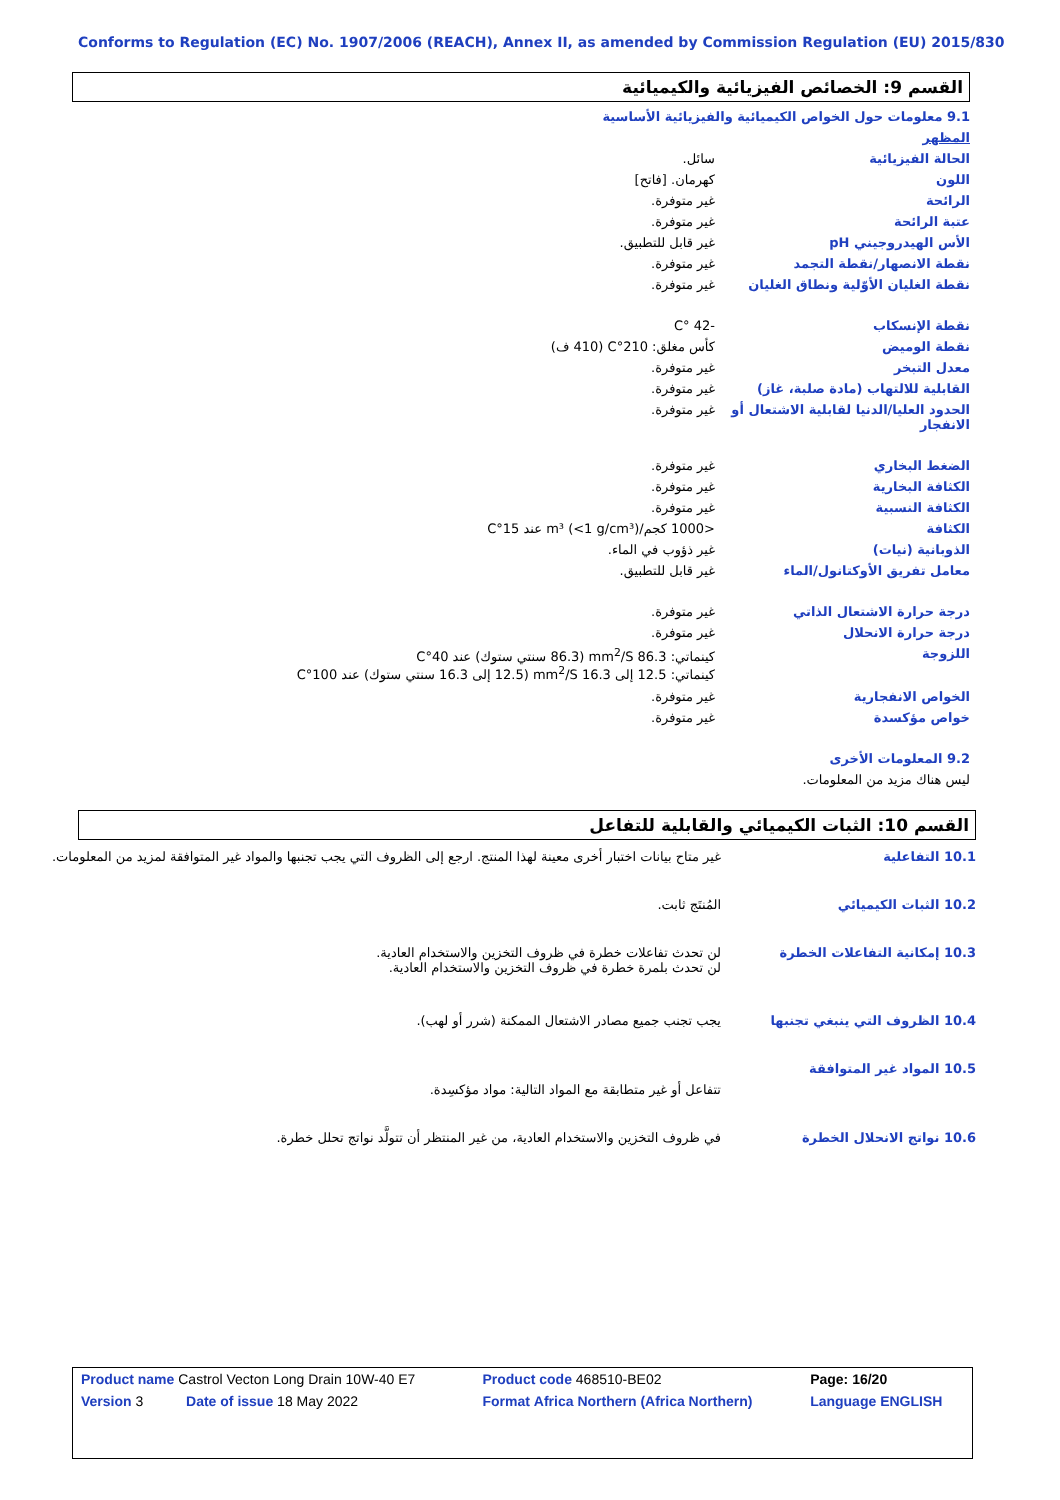Conforms to Regulation (EC) No. 1907/2006 (REACH), Annex II, as amended by Commission Regulation (EU) 2015/830
القسم 9: الخصائص الفيزيائية والكيميائية
| 9.1 معلومات حول الخواص الكيميائية والفيزيائية الأساسية | |
| المظهر | |
| الحالة الفيزيائية | سائل. |
| اللون | كهرمان. [فاتح] |
| الرائحة | غير متوفرة. |
| عتبة الرائحة | غير متوفرة. |
| الأس الهيدروجيني pH | غير قابل للتطبيق. |
| نقطة الانصهار/نقطة التجمد | غير متوفرة. |
| نقطة الغليان الأوّلية ونطاق الغليان | غير متوفرة. |
| نقطة الإنسكاب | -42 °C |
| نقطة الوميض | كأس مغلق: 210°C (410 ف) |
| معدل التبخر | غير متوفرة. |
| القابلية للالتهاب (مادة صلبة، غاز) | غير متوفرة. |
| الحدود العليا/الدنيا لقابلية الاشتعال أو الانفجار | غير متوفرة. |
| الضغط البخاري | غير متوفرة. |
| الكثافة البخارية | غير متوفرة. |
| الكثافة النسبية | غير متوفرة. |
| الكثافة | <1000 كجم/m³ (<1 g/cm³) عند 15°C |
| الذوبانية (نيات) | غير ذؤوب في الماء. |
| معامل تفريق الأوكتانول/الماء | غير قابل للتطبيق. |
| درجة حرارة الاشتعال الذاتي | غير متوفرة. |
| درجة حرارة الانحلال | غير متوفرة. |
| اللزوجة | كينماتي: 86.3 mm<sup>2</sup>/S (86.3 سنتي ستوك) عند 40°C كينماتي: 12.5 إلى 16.3 mm<sup>2</sup>/S (12.5 إلى 16.3 سنتي ستوك) عند 100°C |
| الخواص الانفجارية | غير متوفرة. |
| خواص مؤكسدة | غير متوفرة. |
| 9.2 المعلومات الأخرى | |
| ليس هناك مزيد من المعلومات. | |
القسم 10: الثبات الكيميائي والقابلية للتفاعل
| 10.1 التفاعلية | غير متاح بيانات اختبار أخرى معينة لهذا المنتج. ارجع إلى الظروف التي يجب تجنبها والمواد غير المتوافقة لمزيد من المعلومات. |
| 10.2 الثبات الكيميائي | المُنتَج ثابت. |
| 10.3 إمكانية التفاعلات الخطرة | لن تحدث تفاعلات خطرة في ظروف التخزين والاستخدام العادية. لن تحدث بلمرة خطرة في ظروف التخزين والاستخدام العادية. |
| 10.4 الظروف التي ينبغي تجنبها | يجب تجنب جميع مصادر الاشتعال الممكنة (شرر أو لهب). |
| 10.5 المواد غير المتوافقة | |
| | تتفاعل أو غير متطابقة مع المواد التالية: مواد مؤكسِدة. |
| 10.6 نواتج الانحلال الخطرة | في ظروف التخزين والاستخدام العادية، من غير المنتظر أن تتولَّد نواتج تحلل خطرة. |
| Product name Castrol Vecton Long Drain 10W-40 E7 | Product code 468510-BE02 | Page: 16/20 |
| Version 3 Date of issue 18 May 2022 | Format Africa Northern (Africa Northern) | Language ENGLISH |